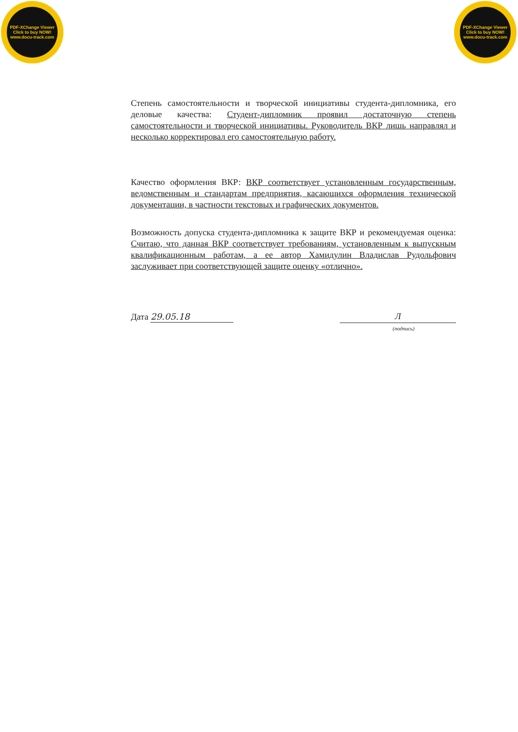PDF-XChange Viewer
Click to buy NOW!
www.docu-track.com
PDF-XChange Viewer
Click to buy NOW!
www.docu-track.com
Степень самостоятельности и творческой инициативы студента-дипломника, его деловые качества: Студент-дипломник проявил достаточную степень самостоятельности и творческой инициативы. Руководитель ВКР лишь направлял и несколько корректировал его самостоятельную работу.
Качество оформления ВКР: ВКР соответствует установленным государственным, ведомственным и стандартам предприятия, касающихся оформления технической документации, в частности текстовых и графических документов.
Возможность допуска студента-дипломника к защите ВКР и рекомендуемая оценка: Считаю, что данная ВКР соответствует требованиям, установленным к выпускным квалификационным работам, а ее автор Хамидулин Владислав Рудольфович заслуживает при соответствующей защите оценку «отлично».
Дата 29.05.18
Л
(подпись)